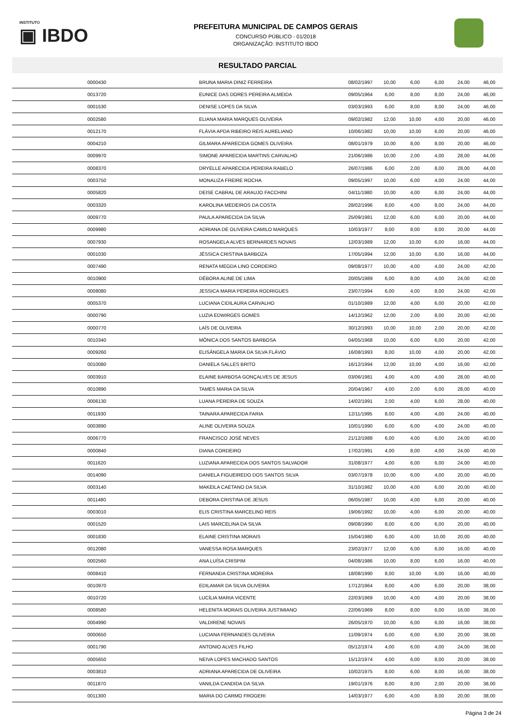INSTITUTO
▣ IBDO
PREFEITURA MUNICIPAL DE CAMPOS GERAIS
CONCURSO PÚBLICO - 01/2018
ORGANIZAÇÃO: INSTITUTO IBDO
RESULTADO PARCIAL
| | 0000430 | BRUNA MARIA DINIZ FERREIRA | 08/02/1997 | 10,00 | 6,00 | 6,00 | 24,00 | 46,00 |
| | 0013720 | EUNICE DAS DORES PEREIRA ALMEIDA | 09/05/1964 | 6,00 | 8,00 | 8,00 | 24,00 | 46,00 |
| | 0001530 | DENISE LOPES DA SILVA | 03/03/1993 | 6,00 | 8,00 | 8,00 | 24,00 | 46,00 |
| | 0002580 | ELIANA MARIA MARQUES OLIVEIRA | 09/02/1982 | 12,00 | 10,00 | 4,00 | 20,00 | 46,00 |
| | 0012170 | FLÁVIA APDA RIBEIRO REIS AURELIANO | 10/06/1982 | 10,00 | 10,00 | 6,00 | 20,00 | 46,00 |
| | 0004210 | GILMARA APARECIDA GOMES OLIVEIRA | 08/01/1979 | 10,00 | 8,00 | 8,00 | 20,00 | 46,00 |
| | 0009970 | SIMONE APARECIDA MARTINS CARVALHO | 21/06/1986 | 10,00 | 2,00 | 4,00 | 28,00 | 44,00 |
| | 0008370 | DRYELLE APARECIDA PEREIRA RABELO | 26/07/1986 | 6,00 | 2,00 | 8,00 | 28,00 | 44,00 |
| | 0003750 | MONALIZA FREIRE ROCHA | 09/05/1997 | 10,00 | 6,00 | 4,00 | 24,00 | 44,00 |
| | 0005820 | DEISE CABRAL DE ARAUJO FACCHINI | 04/11/1980 | 10,00 | 4,00 | 6,00 | 24,00 | 44,00 |
| | 0003320 | KAROLINA MEDEIROS DA COSTA | 28/02/1996 | 8,00 | 4,00 | 8,00 | 24,00 | 44,00 |
| | 0009770 | PAULA APARECIDA DA SILVA | 25/09/1981 | 12,00 | 6,00 | 6,00 | 20,00 | 44,00 |
| | 0009980 | ADRIANA DE OLIVEIRA CAMILO MARQUES | 10/03/1977 | 8,00 | 8,00 | 8,00 | 20,00 | 44,00 |
| | 0007930 | ROSANGELA ALVES BERNARDES NOVAIS | 12/03/1989 | 12,00 | 10,00 | 6,00 | 16,00 | 44,00 |
| | 0001030 | JÉSSICA CRISTINA BARBOZA | 17/05/1994 | 12,00 | 10,00 | 6,00 | 16,00 | 44,00 |
| | 0007490 | RENATA MEGDA LINO CORDEIRO | 09/08/1977 | 10,00 | 4,00 | 4,00 | 24,00 | 42,00 |
| | 0010900 | DÉBORA ALINE DE LIMA | 20/05/1989 | 6,00 | 8,00 | 4,00 | 24,00 | 42,00 |
| | 0008080 | JESSICA MARIA PEREIRA RODRIGUES | 23/07/1994 | 6,00 | 4,00 | 8,00 | 24,00 | 42,00 |
| | 0005370 | LUCIANA CIDILAURA CARVALHO | 01/10/1989 | 12,00 | 4,00 | 6,00 | 20,00 | 42,00 |
| | 0000790 | LUZIA EDWIRGES GOMES | 14/12/1962 | 12,00 | 2,00 | 8,00 | 20,00 | 42,00 |
| | 0000770 | LAÍS DE OLIVEIRA | 30/12/1993 | 10,00 | 10,00 | 2,00 | 20,00 | 42,00 |
| | 0010340 | MÔNICA DOS SANTOS BARBOSA | 04/05/1968 | 10,00 | 6,00 | 6,00 | 20,00 | 42,00 |
| | 0009260 | ELISÂNGELA MARIA DA SILVA FLÁVIO | 16/08/1993 | 8,00 | 10,00 | 4,00 | 20,00 | 42,00 |
| | 0010080 | DANIELA SALLES BRITO | 16/12/1994 | 12,00 | 10,00 | 4,00 | 16,00 | 42,00 |
| | 0003910 | ELAINE BARBOSA GONÇALVES DE JESUS | 03/06/1981 | 4,00 | 4,00 | 4,00 | 28,00 | 40,00 |
| | 0010890 | TAMES MARIA DA SILVA | 20/04/1967 | 4,00 | 2,00 | 6,00 | 28,00 | 40,00 |
| | 0006130 | LUANA PEREIRA DE SOUZA | 14/02/1991 | 2,00 | 4,00 | 6,00 | 28,00 | 40,00 |
| | 0011930 | TAINARA APARECIDA FARIA | 12/11/1995 | 8,00 | 4,00 | 4,00 | 24,00 | 40,00 |
| | 0003890 | ALINE OLIVEIRA SOUZA | 10/01/1990 | 6,00 | 6,00 | 4,00 | 24,00 | 40,00 |
| | 0006770 | FRANCISCO JOSÉ NEVES | 21/12/1988 | 6,00 | 4,00 | 6,00 | 24,00 | 40,00 |
| | 0000840 | DIANA CORDEIRO | 17/02/1991 | 4,00 | 8,00 | 4,00 | 24,00 | 40,00 |
| | 0011620 | LUZIANA APARECIDA DOS SANTOS SALVADOR | 31/08/1977 | 4,00 | 6,00 | 6,00 | 24,00 | 40,00 |
| | 0014090 | DANIELA FIGUEIREDO DOS SANTOS SILVA | 03/07/1978 | 10,00 | 6,00 | 4,00 | 20,00 | 40,00 |
| | 0003140 | MAKEILA CAETANO DA SILVA | 31/10/1982 | 10,00 | 4,00 | 6,00 | 20,00 | 40,00 |
| | 0011480 | DEBORA CRISTINA DE JESUS | 06/05/1987 | 10,00 | 4,00 | 6,00 | 20,00 | 40,00 |
| | 0003010 | ELIS CRISTINA MARCELINO REIS | 19/06/1992 | 10,00 | 4,00 | 6,00 | 20,00 | 40,00 |
| | 0001520 | LAIS MARCELINA DA SILVA | 09/08/1990 | 8,00 | 6,00 | 6,00 | 20,00 | 40,00 |
| | 0001830 | ELAINE CRISTINA MORAIS | 15/04/1980 | 6,00 | 4,00 | 10,00 | 20,00 | 40,00 |
| | 0012080 | VANESSA ROSA MARQUES | 23/02/1977 | 12,00 | 6,00 | 6,00 | 16,00 | 40,00 |
| | 0002560 | ANA LUÍSA CRISPIM | 04/08/1986 | 10,00 | 8,00 | 6,00 | 16,00 | 40,00 |
| | 0008410 | FERNANDA CRISTINA MOREIRA | 18/08/1990 | 8,00 | 10,00 | 6,00 | 16,00 | 40,00 |
| | 0010970 | EDILAMAR DA SILVA OLIVEIRA | 17/12/1964 | 8,00 | 4,00 | 6,00 | 20,00 | 38,00 |
| | 0010720 | LUCÍLIA MARIA VICENTE | 22/03/1969 | 10,00 | 4,00 | 4,00 | 20,00 | 38,00 |
| | 0008580 | HELENITA MORAIS OLIVEIRA JUSTIMIANO | 22/06/1969 | 8,00 | 8,00 | 6,00 | 16,00 | 38,00 |
| | 0004990 | VALDIRENE NOVAIS | 26/05/1970 | 10,00 | 6,00 | 6,00 | 16,00 | 38,00 |
| | 0000650 | LUCIANA FERNANDES OLIVEIRA | 11/09/1974 | 6,00 | 6,00 | 6,00 | 20,00 | 38,00 |
| | 0001790 | ANTONIO ALVES FILHO | 05/12/1974 | 4,00 | 6,00 | 4,00 | 24,00 | 38,00 |
| | 0005650 | NEIVA LOPES MACHADO SANTOS | 15/12/1974 | 4,00 | 6,00 | 8,00 | 20,00 | 38,00 |
| | 0003810 | ADRIANA APARECIDA DE OLIVEIRA | 10/02/1975 | 8,00 | 6,00 | 8,00 | 16,00 | 38,00 |
| | 0011870 | VANILDA CANDIDA DA SILVA | 19/01/1976 | 8,00 | 8,00 | 2,00 | 20,00 | 38,00 |
| | 0011300 | MARIA DO CARMO FROGERI | 14/03/1977 | 6,00 | 4,00 | 8,00 | 20,00 | 38,00 |
Página 3 de 24